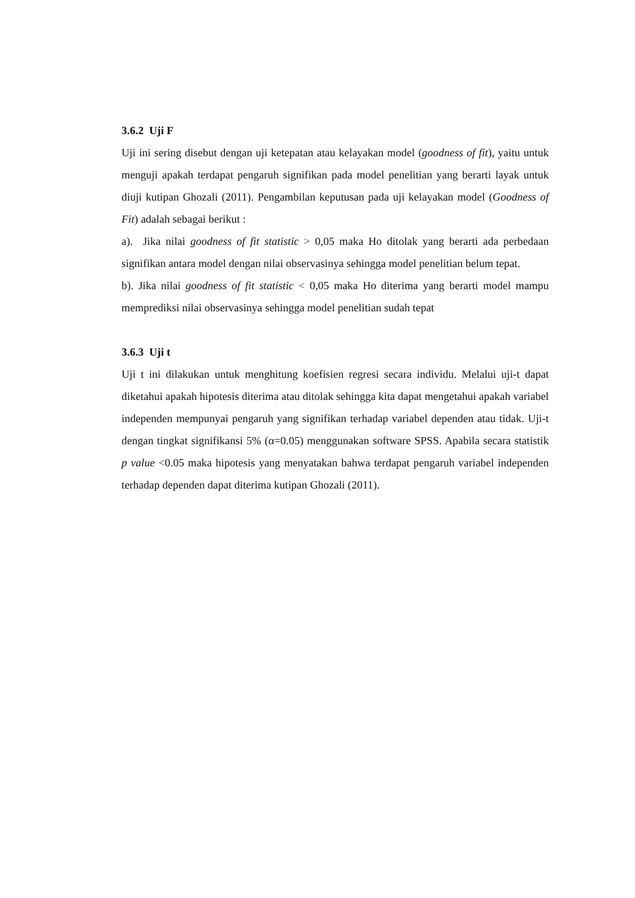3.6.2 Uji F
Uji ini sering disebut dengan uji ketepatan atau kelayakan model (goodness of fit), yaitu untuk menguji apakah terdapat pengaruh signifikan pada model penelitian yang berarti layak untuk diuji kutipan Ghozali (2011). Pengambilan keputusan pada uji kelayakan model (Goodness of Fit) adalah sebagai berikut :
a). Jika nilai goodness of fit statistic > 0,05 maka Ho ditolak yang berarti ada perbedaan signifikan antara model dengan nilai observasinya sehingga model penelitian belum tepat.
b). Jika nilai goodness of fit statistic < 0,05 maka Ho diterima yang berarti model mampu memprediksi nilai observasinya sehingga model penelitian sudah tepat
3.6.3 Uji t
Uji t ini dilakukan untuk menghitung koefisien regresi secara individu. Melalui uji-t dapat diketahui apakah hipotesis diterima atau ditolak sehingga kita dapat mengetahui apakah variabel independen mempunyai pengaruh yang signifikan terhadap variabel dependen atau tidak. Uji-t dengan tingkat signifikansi 5% (α=0.05) menggunakan software SPSS. Apabila secara statistik p value <0.05 maka hipotesis yang menyatakan bahwa terdapat pengaruh variabel independen terhadap dependen dapat diterima kutipan Ghozali (2011).